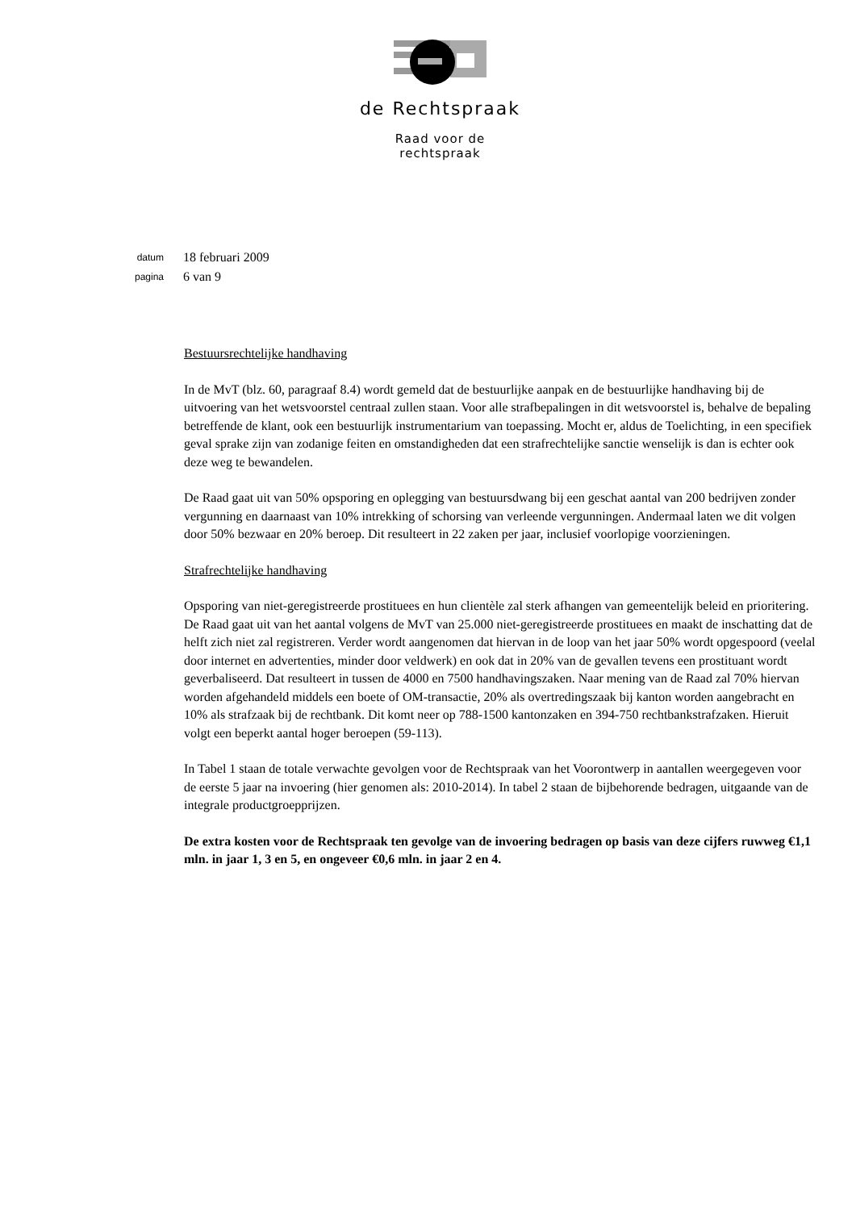de Rechtspraak
Raad voor de
rechtspraak
datum 18 februari 2009
pagina 6 van 9
Bestuursrechtelijke handhaving
In de MvT (blz. 60, paragraaf 8.4) wordt gemeld dat de bestuurlijke aanpak en de bestuurlijke handhaving bij de uitvoering van het wetsvoorstel centraal zullen staan. Voor alle strafbepalingen in dit wetsvoorstel is, behalve de bepaling betreffende de klant, ook een bestuurlijk instrumentarium van toepassing. Mocht er, aldus de Toelichting, in een specifiek geval sprake zijn van zodanige feiten en omstandigheden dat een strafrechtelijke sanctie wenselijk is dan is echter ook deze weg te bewandelen.
De Raad gaat uit van 50% opsporing en oplegging van bestuursdwang bij een geschat aantal van 200 bedrijven zonder vergunning en daarnaast van 10% intrekking of schorsing van verleende vergunningen. Andermaal laten we dit volgen door 50% bezwaar en 20% beroep. Dit resulteert in 22 zaken per jaar, inclusief voorlopige voorzieningen.
Strafrechtelijke handhaving
Opsporing van niet-geregistreerde prostituees en hun clientèle zal sterk afhangen van gemeentelijk beleid en prioritering. De Raad gaat uit van het aantal volgens de MvT van 25.000 niet-geregistreerde prostituees en maakt de inschatting dat de helft zich niet zal registreren. Verder wordt aangenomen dat hiervan in de loop van het jaar 50% wordt opgespoord (veelal door internet en advertenties, minder door veldwerk) en ook dat in 20% van de gevallen tevens een prostituant wordt geverbaliseerd. Dat resulteert in tussen de 4000 en 7500 handhavingszaken. Naar mening van de Raad zal 70% hiervan worden afgehandeld middels een boete of OM-transactie, 20% als overtredingszaak bij kanton worden aangebracht en 10% als strafzaak bij de rechtbank. Dit komt neer op 788-1500 kantonzaken en 394-750 rechtbankstrafzaken. Hieruit volgt een beperkt aantal hoger beroepen (59-113).
In Tabel 1 staan de totale verwachte gevolgen voor de Rechtspraak van het Voorontwerp in aantallen weergegeven voor de eerste 5 jaar na invoering (hier genomen als: 2010-2014). In tabel 2 staan de bijbehorende bedragen, uitgaande van de integrale productgroepprijzen.
De extra kosten voor de Rechtspraak ten gevolge van de invoering bedragen op basis van deze cijfers ruwweg €1,1 mln. in jaar 1, 3 en 5, en ongeveer €0,6 mln. in jaar 2 en 4.